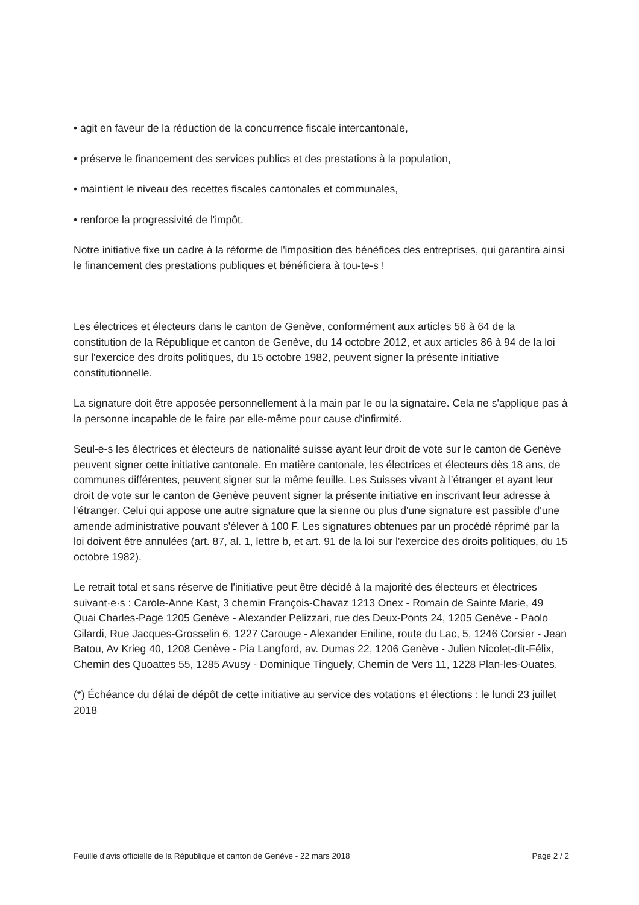• agit en faveur de la réduction de la concurrence fiscale intercantonale,
• préserve le financement des services publics et des prestations à la population,
• maintient le niveau des recettes fiscales cantonales et communales,
• renforce la progressivité de l'impôt.
Notre initiative fixe un cadre à la réforme de l'imposition des bénéfices des entreprises, qui garantira ainsi le financement des prestations publiques et bénéficiera à tou-te-s !
Les électrices et électeurs dans le canton de Genève, conformément aux articles 56 à 64 de la constitution de la République et canton de Genève, du 14 octobre 2012, et aux articles 86 à 94 de la loi sur l'exercice des droits politiques, du 15 octobre 1982, peuvent signer la présente initiative constitutionnelle.
La signature doit être apposée personnellement à la main par le ou la signataire. Cela ne s'applique pas à la personne incapable de le faire par elle-même pour cause d'infirmité.
Seul-e-s les électrices et électeurs de nationalité suisse ayant leur droit de vote sur le canton de Genève peuvent signer cette initiative cantonale. En matière cantonale, les électrices et électeurs dès 18 ans, de communes différentes, peuvent signer sur la même feuille. Les Suisses vivant à l'étranger et ayant leur droit de vote sur le canton de Genève peuvent signer la présente initiative en inscrivant leur adresse à l'étranger. Celui qui appose une autre signature que la sienne ou plus d'une signature est passible d'une amende administrative pouvant s'élever à 100 F. Les signatures obtenues par un procédé réprimé par la loi doivent être annulées (art. 87, al. 1, lettre b, et art. 91 de la loi sur l'exercice des droits politiques, du 15 octobre 1982).
Le retrait total et sans réserve de l'initiative peut être décidé à la majorité des électeurs et électrices suivant·e·s : Carole-Anne Kast, 3 chemin François-Chavaz 1213 Onex - Romain de Sainte Marie, 49 Quai Charles-Page 1205 Genève - Alexander Pelizzari, rue des Deux-Ponts 24, 1205 Genève - Paolo Gilardi, Rue Jacques-Grosselin 6, 1227 Carouge - Alexander Eniline, route du Lac, 5, 1246 Corsier - Jean Batou, Av Krieg 40, 1208 Genève - Pia Langford, av. Dumas 22, 1206 Genève - Julien Nicolet-dit-Félix, Chemin des Quoattes 55, 1285 Avusy - Dominique Tinguely, Chemin de Vers 11, 1228 Plan-les-Ouates.
(*) Échéance du délai de dépôt de cette initiative au service des votations et élections : le lundi 23 juillet 2018
Feuille d'avis officielle de la République et canton de Genève - 22 mars 2018 Page 2 / 2